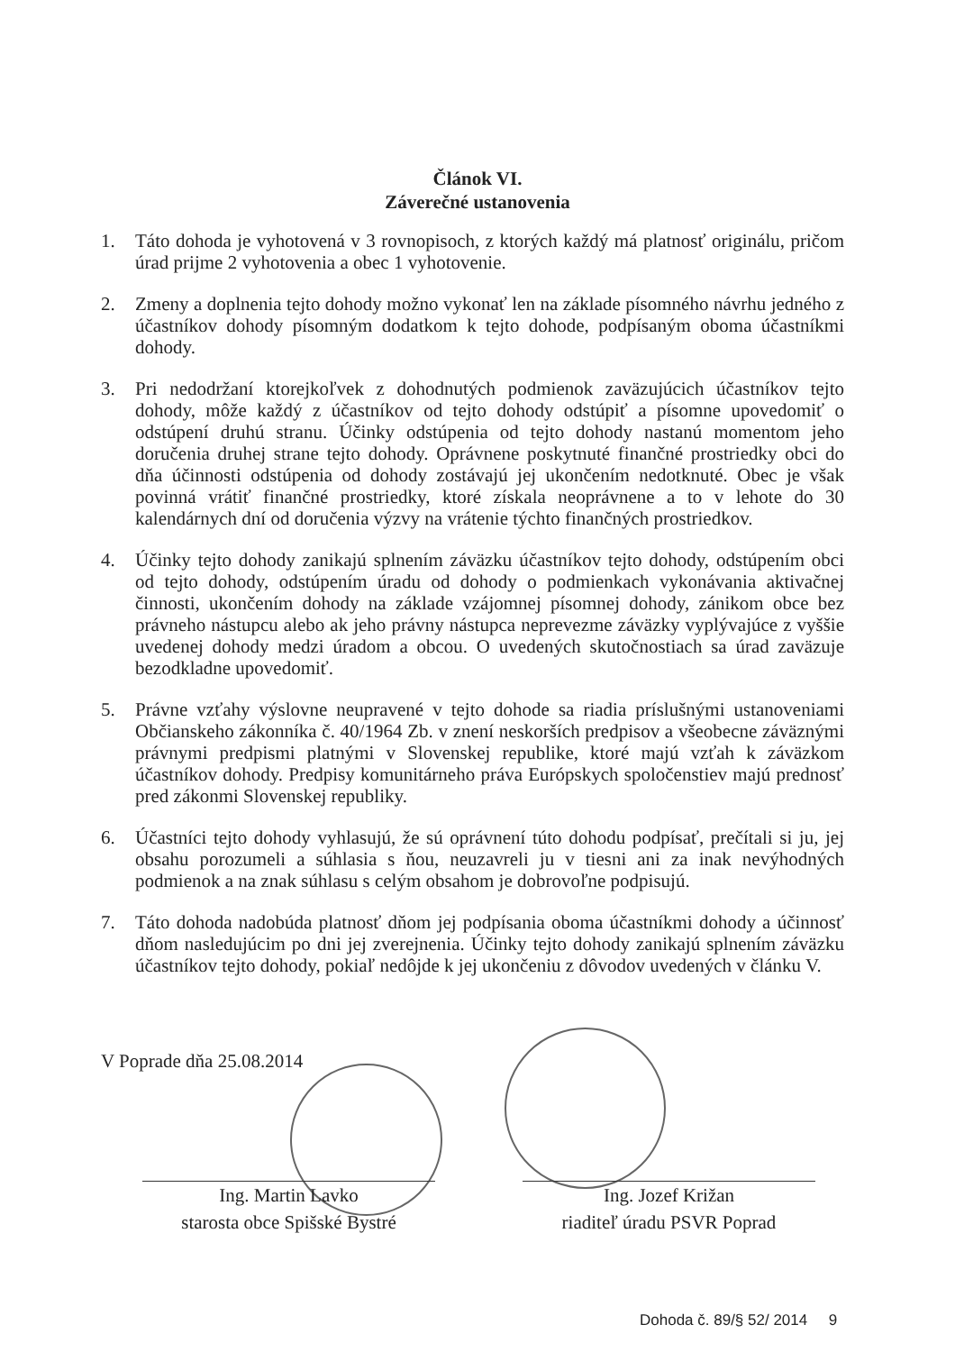Článok VI.
Záverečné ustanovenia
1. Táto dohoda je vyhotovená v 3 rovnopisoch, z ktorých každý má platnosť originálu, pričom úrad prijme 2 vyhotovenia a obec 1 vyhotovenie.
2. Zmeny a doplnenia tejto dohody možno vykonať len na základe písomného návrhu jedného z účastníkov dohody písomným dodatkom k tejto dohode, podpísaným oboma účastníkmi dohody.
3. Pri nedodržaní ktorejkoľvek z dohodnutých podmienok zaväzujúcich účastníkov tejto dohody, môže každý z účastníkov od tejto dohody odstúpiť a písomne upovedomiť o odstúpení druhú stranu. Účinky odstúpenia od tejto dohody nastanú momentom jeho doručenia druhej strane tejto dohody. Oprávnene poskytnuté finančné prostriedky obci do dňa účinnosti odstúpenia od dohody zostávajú jej ukončením nedotknuté. Obec je však povinná vrátiť finančné prostriedky, ktoré získala neoprávnene a to v lehote do 30 kalendárnych dní od doručenia výzvy na vrátenie týchto finančných prostriedkov.
4. Účinky tejto dohody zanikajú splnením záväzku účastníkov tejto dohody, odstúpením obci od tejto dohody, odstúpením úradu od dohody o podmienkach vykonávania aktivačnej činnosti, ukončením dohody na základe vzájomnej písomnej dohody, zánikom obce bez právneho nástupcu alebo ak jeho právny nástupca neprevezme záväzky vyplývajúce z vyššie uvedenej dohody medzi úradom a obcou. O uvedených skutočnostiach sa úrad zaväzuje bezodkladne upovedomiť.
5. Právne vzťahy výslovne neupravené v tejto dohode sa riadia príslušnými ustanoveniami Občianskeho zákonníka č. 40/1964 Zb. v znení neskorších predpisov a všeobecne záväznými právnymi predpismi platnými v Slovenskej republike, ktoré majú vzťah k záväzkom účastníkov dohody. Predpisy komunitárneho práva Európskych spoločenstiev majú prednosť pred zákonmi Slovenskej republiky.
6. Účastníci tejto dohody vyhlasujú, že sú oprávnení túto dohodu podpísať, prečítali si ju, jej obsahu porozumeli a súhlasia s ňou, neuzavreli ju v tiesni ani za inak nevýhodných podmienok a na znak súhlasu s celým obsahom je dobrovoľne podpisujú.
7. Táto dohoda nadobúda platnosť dňom jej podpísania oboma účastníkmi dohody a účinnosť dňom nasledujúcim po dni jej zverejnenia. Účinky tejto dohody zanikajú splnením záväzku účastníkov tejto dohody, pokiaľ nedôjde k jej ukončeniu z dôvodov uvedených v článku V.
V Poprade dňa 25.08.2014
Ing. Martin Lavko
starosta obce Spišské Bystré
Ing. Jozef Križan
riaditeľ úradu PSVR Poprad
Dohoda č. 89/§ 52/ 2014 9